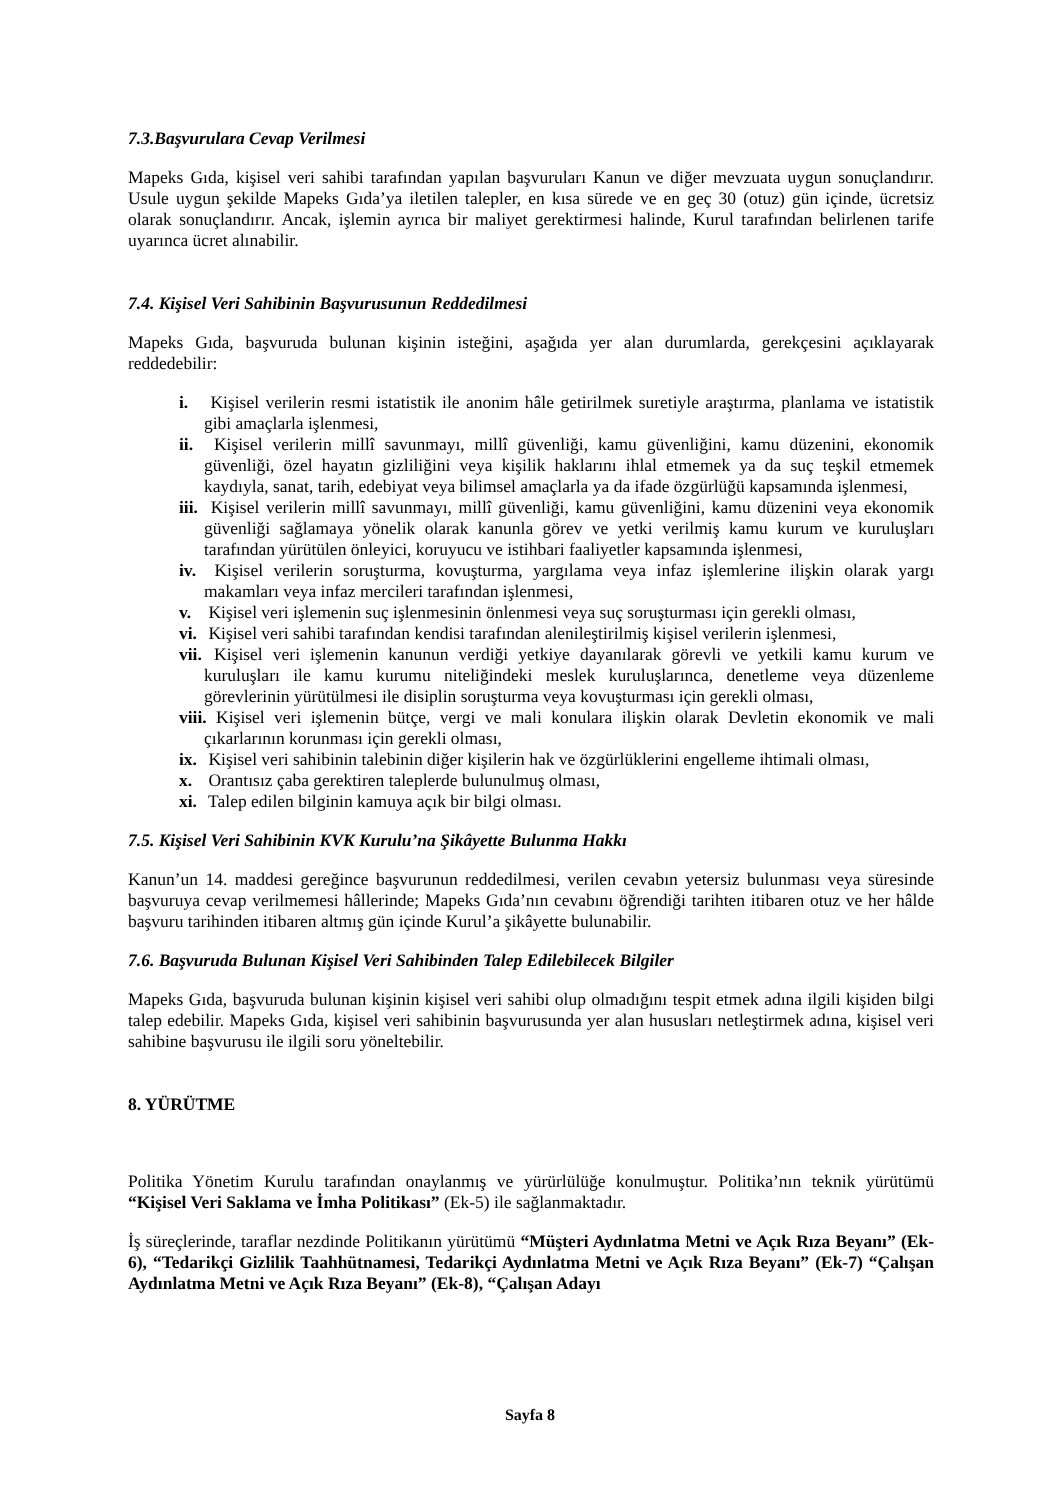7.3.Başvurulara Cevap Verilmesi
Mapeks Gıda, kişisel veri sahibi tarafından yapılan başvuruları Kanun ve diğer mevzuata uygun sonuçlandırır. Usule uygun şekilde Mapeks Gıda’ya iletilen talepler, en kısa sürede ve en geç 30 (otuz) gün içinde, ücretsiz olarak sonuçlandırır. Ancak, işlemin ayrıca bir maliyet gerektirmesi halinde, Kurul tarafından belirlenen tarife uyarınca ücret alınabilir.
7.4. Kişisel Veri Sahibinin Başvurusunun Reddedilmesi
Mapeks Gıda, başvuruda bulunan kişinin isteğini, aşağıda yer alan durumlarda, gerekçesini açıklayarak reddedebilir:
i. Kişisel verilerin resmi istatistik ile anonim hâle getirilmek suretiyle araştırma, planlama ve istatistik gibi amaçlarla işlenmesi,
ii. Kişisel verilerin millî savunmayı, millî güvenliği, kamu güvenliğini, kamu düzenini, ekonomik güvenliği, özel hayatın gizliliğini veya kişilik haklarını ihlal etmemek ya da suç teşkil etmemek kaydıyla, sanat, tarih, edebiyat veya bilimsel amaçlarla ya da ifade özgürlüğü kapsamında işlenmesi,
iii. Kişisel verilerin millî savunmayı, millî güvenliği, kamu güvenliğini, kamu düzenini veya ekonomik güvenliği sağlamaya yönelik olarak kanunla görev ve yetki verilmiş kamu kurum ve kuruluşları tarafından yürütülen önleyici, koruyucu ve istihbari faaliyetler kapsamında işlenmesi,
iv. Kişisel verilerin soruşturma, kovuşturma, yargılama veya infaz işlemlerine ilişkin olarak yargı makamları veya infaz mercileri tarafından işlenmesi,
v. Kişisel veri işlemenin suç işlenmesinin önlenmesi veya suç soruşturması için gerekli olması,
vi. Kişisel veri sahibi tarafından kendisi tarafından alenileştirilmiş kişisel verilerin işlenmesi,
vii. Kişisel veri işlemenin kanunun verdiği yetkiye dayanılarak görevli ve yetkili kamu kurum ve kuruluşları ile kamu kurumu niteliğindeki meslek kuruluşlarınca, denetleme veya düzenleme görevlerinin yürütülmesi ile disiplin soruşturma veya kovuşturması için gerekli olması,
viii. Kişisel veri işlemenin bütçe, vergi ve mali konulara ilişkin olarak Devletin ekonomik ve mali çıkarlarının korunması için gerekli olması,
ix. Kişisel veri sahibinin talebinin diğer kişilerin hak ve özgürlüklerini engelleme ihtimali olması,
x. Orantısız çaba gerektiren taleplerde bulunulmuş olması,
xi. Talep edilen bilginin kamuya açık bir bilgi olması.
7.5. Kişisel Veri Sahibinin KVK Kurulu’na Şikâyette Bulunma Hakkı
Kanun’un 14. maddesi gereğince başvurunun reddedilmesi, verilen cevabın yetersiz bulunması veya süresinde başvuruya cevap verilmemesi hâllerinde; Mapeks Gıda’nın cevabını öğrendiği tarihten itibaren otuz ve her hâlde başvuru tarihinden itibaren altmış gün içinde Kurul’a şikâyette bulunabilir.
7.6. Başvuruda Bulunan Kişisel Veri Sahibinden Talep Edilebilecek Bilgiler
Mapeks Gıda, başvuruda bulunan kişinin kişisel veri sahibi olup olmadığını tespit etmek adına ilgili kişiden bilgi talep edebilir. Mapeks Gıda, kişisel veri sahibinin başvurusunda yer alan hususları netleştirmek adına, kişisel veri sahibine başvurusu ile ilgili soru yöneltebilir.
8. YÜRÜTME
Politika Yönetim Kurulu tarafından onaylanmış ve yürürlülüğe konulmuştur. Politika’nın teknik yürütümü “Kişisel Veri Saklama ve İmha Politikası” (Ek-5) ile sağlanmaktadır.
İş süreçlerinde, taraflar nezdinde Politikanın yürütümü “Müşteri Aydınlatma Metni ve Açık Rıza Beyanı” (Ek-6), “Tedarikçi Gizlilik Taahhütnamesi, Tedarikçi Aydınlatma Metni ve Açık Rıza Beyanı” (Ek-7) “Çalışan Aydınlatma Metni ve Açık Rıza Beyanı” (Ek-8), “Çalışan Adayı
Sayfa 8